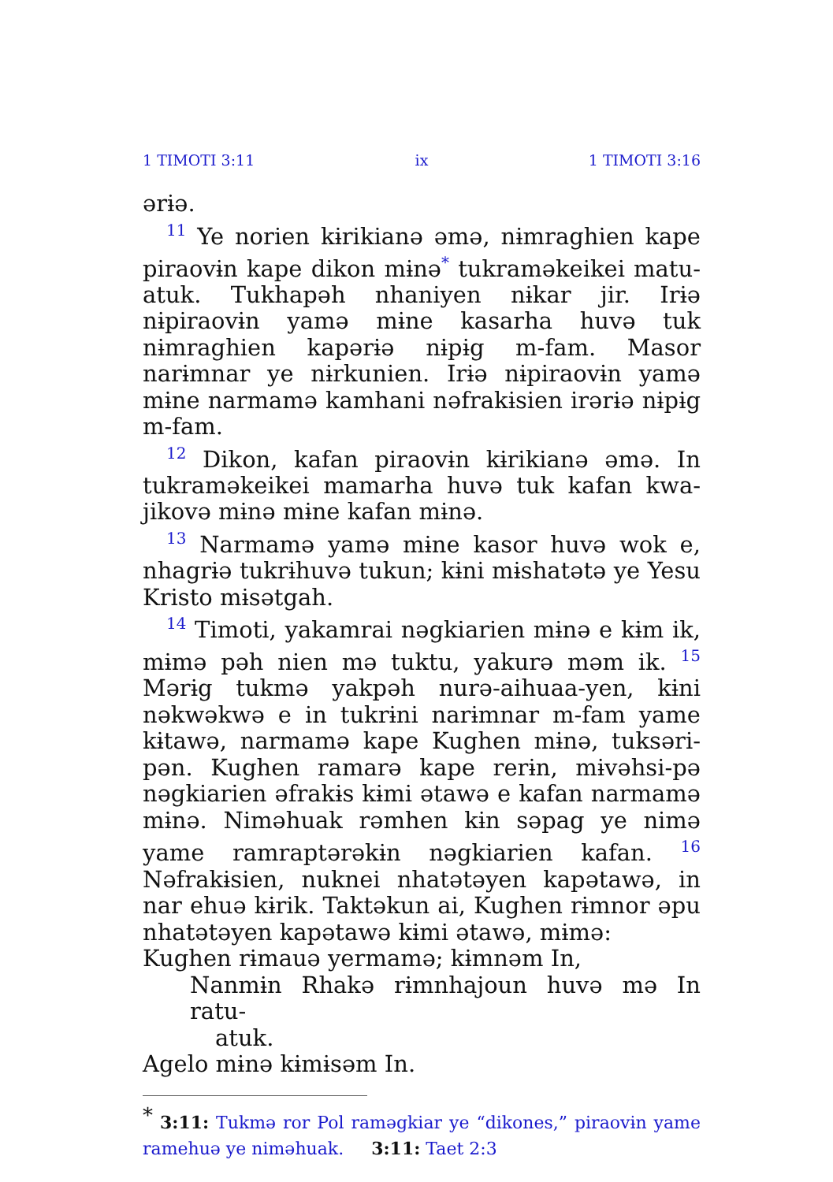1 TIMOTI 3:11 ix 1 TIMOTI 3:16
ərɨə.
<sup>11</sup> Ye norien kɨrikianə əmə, nɨmraghien kape piraovɨn kape dikon mɨnə<sup>*</sup> tukraməkeikei matu-atuk. Tukhapəh nhaniyen nɨkar jir. Irɨə nɨpiraovɨn yamə mɨne kasarha huvə tuk nɨmraghien kapərɨə nɨpɨg m-fam. Masor narɨmnar ye nɨrkunien. Irɨə nɨpiraovɨn yamə mɨne narmamə kamhani nəfrakɨsien irərɨə nɨpɨg m-fam.
<sup>12</sup> Dikon, kafan piraovɨn kɨrikianə əmə. In tukraməkeikei mamarha huvə tuk kafan kwa-jikovə mɨnə mɨne kafan mɨnə.
<sup>13</sup> Narmamə yamə mɨne kasor huvə wok e, nhagrɨə tukrɨhuvə tukun; kɨni mɨshatətə ye Yesu Kristo mɨsətgah.
<sup>14</sup> Timoti, yakamrai nəgkiarien mɨnə e kɨm ik, mɨmə pəh nien mə tuktu, yakurə məm ik. <sup>15</sup> Mərɨg tukmə yakpəh nurə-aihuaa-yen, kɨni nəkwəkwə e in tukrɨni narɨmnar m-fam yame kɨtawə, narmamə kape Kughen mɨnə, tuksəri-pən. Kughen ramarə kape rerɨn, mɨvəhsi-pə nəgkiarien əfrakɨs kɨmi ətawə e kafan narmamə mɨnə. Niməhuak rəmhen kɨn səpag ye nimə yame ramraptərəkɨn nəgkiarien kafan. <sup>16</sup> Nəfrakɨsien, nuknei nhatətəyen kapətawə, in nar ehuə kɨrik. Taktəkun ai, Kughen rɨmnor əpu nhatətəyen kapətawə kɨmi ətawə, mɨmə:
Kughen rɨmauə yermamə; kɨmnəm In,
Nanmɨn Rhakə rɨmnhajoun huvə mə In ratu-
atuk.
Agelo mɨnə kɨmɨsəm In.
<sup>*</sup> 3:11: Tukmə ror Pol raməgkiar ye “dikones,” piraovɨn yame ramehuə ye niməhuak. 3:11: Taet 2:3